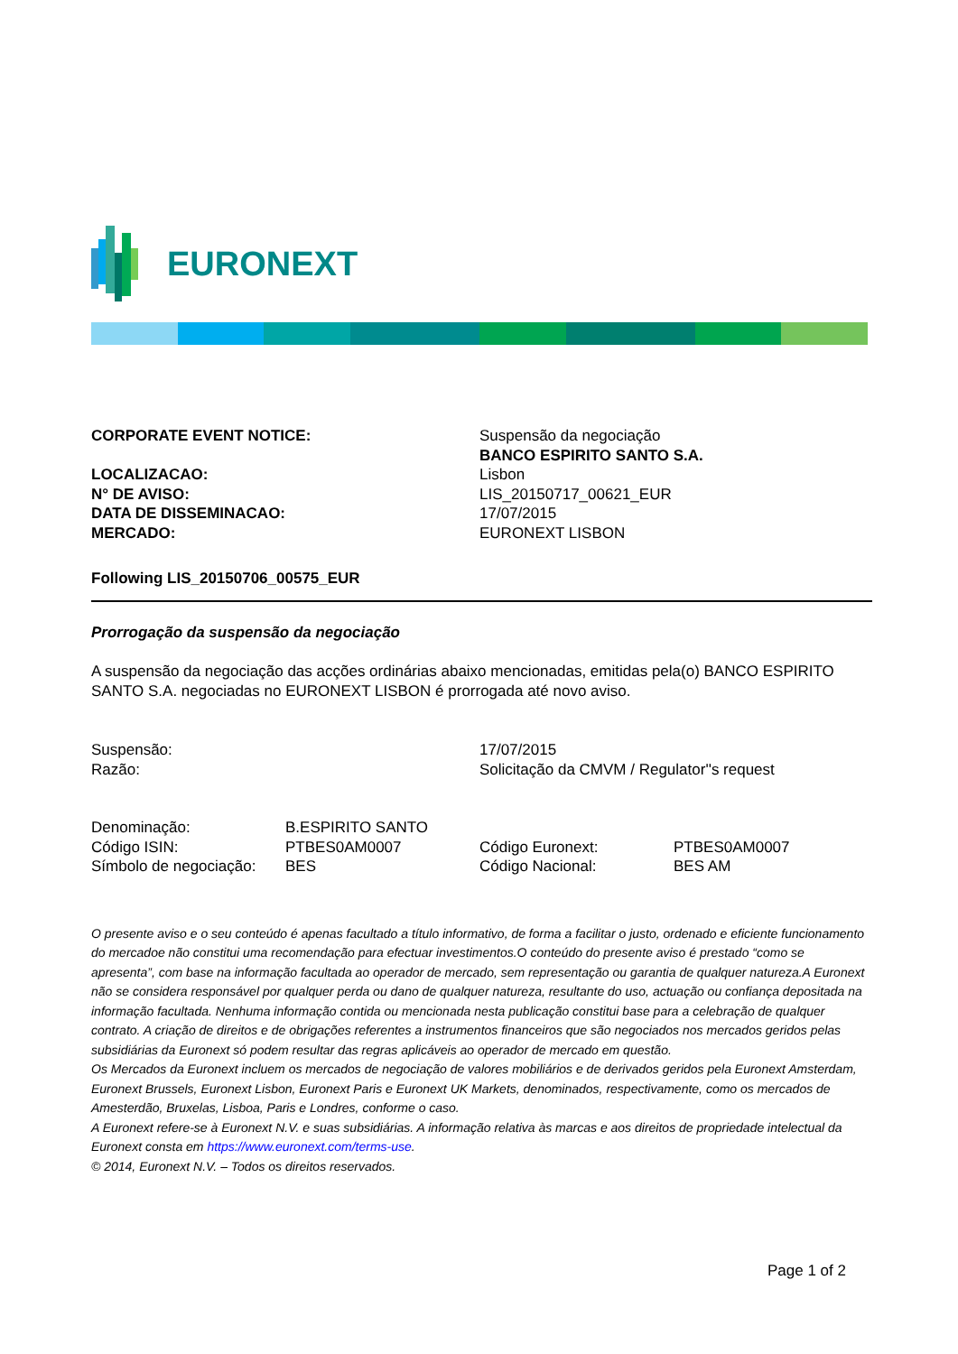EURONEXT
| CORPORATE EVENT NOTICE: | Suspensão da negociação BANCO ESPIRITO SANTO S.A. |
| LOCALIZACAO: | Lisbon |
| N° DE AVISO: | LIS_20150717_00621_EUR |
| DATA DE DISSEMINACAO: | 17/07/2015 |
| MERCADO: | EURONEXT LISBON |
Following LIS_20150706_00575_EUR
Prorrogação da suspensão da negociação
A suspensão da negociação das acções ordinárias abaixo mencionadas, emitidas pela(o) BANCO ESPIRITO SANTO S.A. negociadas no EURONEXT LISBON é prorrogada até novo aviso.
| Suspensão: | 17/07/2015 |
| Razão: | Solicitação da CMVM / Regulator''s request |
| Denominação: | B.ESPIRITO SANTO | | |
| Código ISIN: | PTBES0AM0007 | Código Euronext: | PTBES0AM0007 |
| Símbolo de negociação: | BES | Código Nacional: | BES AM |
O presente aviso e o seu conteúdo é apenas facultado a título informativo, de forma a facilitar o justo, ordenado e eficiente funcionamento do mercadoe não constitui uma recomendação para efectuar investimentos.O conteúdo do presente aviso é prestado “como se apresenta”, com base na informação facultada ao operador de mercado, sem representação ou garantia de qualquer natureza.A Euronext não se considera responsável por qualquer perda ou dano de qualquer natureza, resultante do uso, actuação ou confiança depositada na informação facultada. Nenhuma informação contida ou mencionada nesta publicação constitui base para a celebração de qualquer contrato. A criação de direitos e de obrigações referentes a instrumentos financeiros que são negociados nos mercados geridos pelas subsidiárias da Euronext só podem resultar das regras aplicáveis ao operador de mercado em questão.
Os Mercados da Euronext incluem os mercados de negociação de valores mobiliários e de derivados geridos pela Euronext Amsterdam, Euronext Brussels, Euronext Lisbon, Euronext Paris e Euronext UK Markets, denominados, respectivamente, como os mercados de Amesterdão, Bruxelas, Lisboa, Paris e Londres, conforme o caso.
A Euronext refere-se à Euronext N.V. e suas subsidiárias. A informação relativa às marcas e aos direitos de propriedade intelectual da Euronext consta em https://www.euronext.com/terms-use.
© 2014, Euronext N.V. – Todos os direitos reservados.
Page 1 of 2